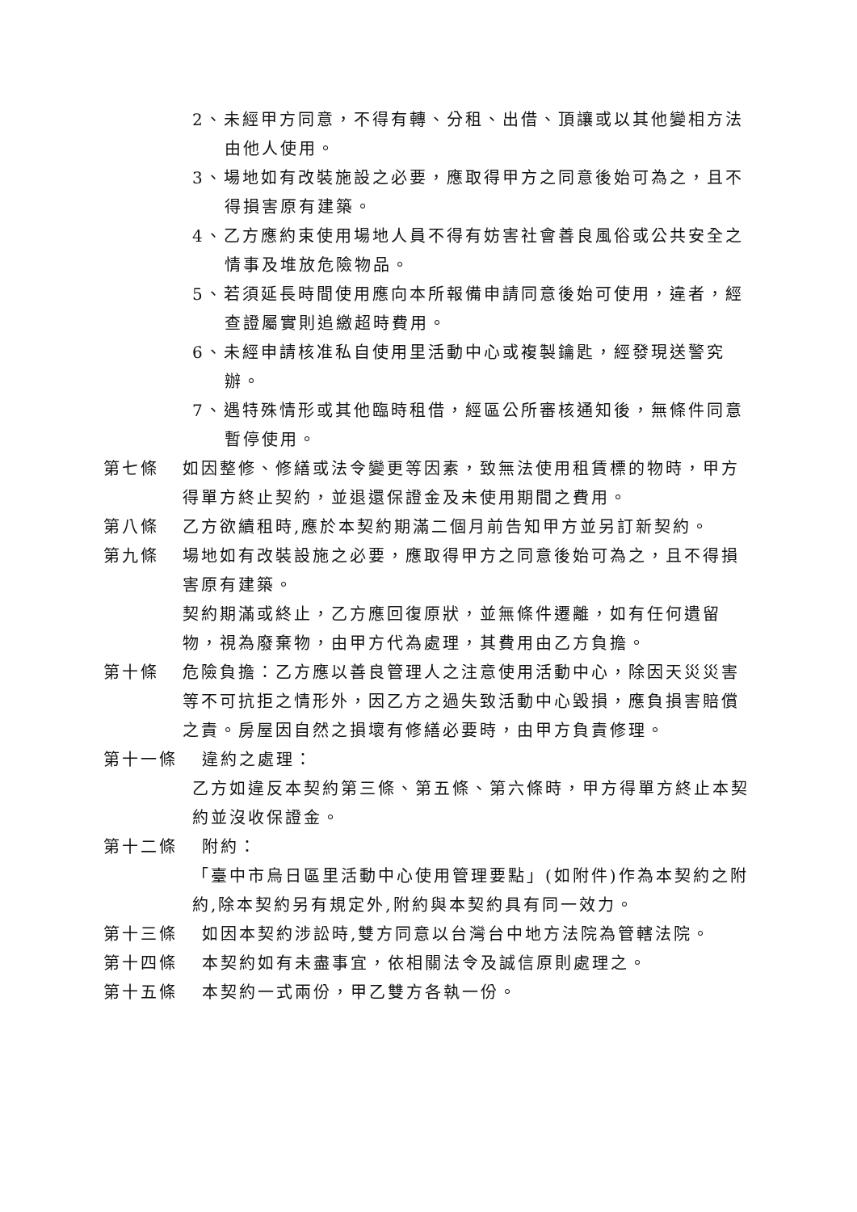2、未經甲方同意，不得有轉、分租、出借、頂讓或以其他變相方法由他人使用。
3、場地如有改裝施設之必要，應取得甲方之同意後始可為之，且不得損害原有建築。
4、乙方應約束使用場地人員不得有妨害社會善良風俗或公共安全之情事及堆放危險物品。
5、若須延長時間使用應向本所報備申請同意後始可使用，違者，經查證屬實則追繳超時費用。
6、未經申請核准私自使用里活動中心或複製鑰匙，經發現送警究辦。
7、遇特殊情形或其他臨時租借，經區公所審核通知後，無條件同意暫停使用。
第七條 如因整修、修繕或法令變更等因素，致無法使用租賃標的物時，甲方得單方終止契約，並退還保證金及未使用期間之費用。
第八條 乙方欲續租時,應於本契約期滿二個月前告知甲方並另訂新契約。
第九條 場地如有改裝設施之必要，應取得甲方之同意後始可為之，且不得損害原有建築。
契約期滿或終止，乙方應回復原狀，並無條件遷離，如有任何遺留物，視為廢棄物，由甲方代為處理，其費用由乙方負擔。
第十條 危險負擔：乙方應以善良管理人之注意使用活動中心，除因天災災害等不可抗拒之情形外，因乙方之過失致活動中心毀損，應負損害賠償之責。房屋因自然之損壞有修繕必要時，由甲方負責修理。
第十一條 違約之處理：
乙方如違反本契約第三條、第五條、第六條時，甲方得單方終止本契約並沒收保證金。
第十二條 附約：
「臺中市烏日區里活動中心使用管理要點」(如附件)作為本契約之附約,除本契約另有規定外,附約與本契約具有同一效力。
第十三條 如因本契約涉訟時,雙方同意以台灣台中地方法院為管轄法院。
第十四條 本契約如有未盡事宜，依相關法令及誠信原則處理之。
第十五條 本契約一式兩份，甲乙雙方各執一份。